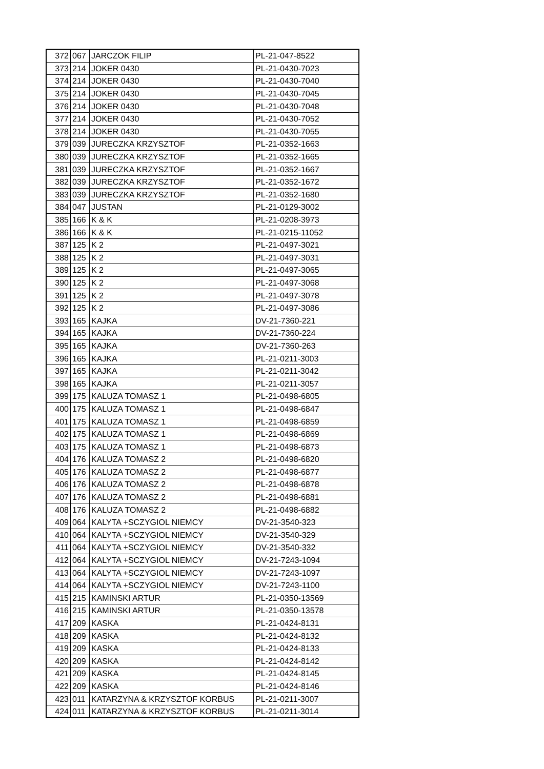| 372 | 067 | JARCZOK FILIP | PL-21-047-8522 |
| 373 | 214 | JOKER 0430 | PL-21-0430-7023 |
| 374 | 214 | JOKER 0430 | PL-21-0430-7040 |
| 375 | 214 | JOKER 0430 | PL-21-0430-7045 |
| 376 | 214 | JOKER 0430 | PL-21-0430-7048 |
| 377 | 214 | JOKER 0430 | PL-21-0430-7052 |
| 378 | 214 | JOKER 0430 | PL-21-0430-7055 |
| 379 | 039 | JURECZKA KRZYSZTOF | PL-21-0352-1663 |
| 380 | 039 | JURECZKA KRZYSZTOF | PL-21-0352-1665 |
| 381 | 039 | JURECZKA KRZYSZTOF | PL-21-0352-1667 |
| 382 | 039 | JURECZKA KRZYSZTOF | PL-21-0352-1672 |
| 383 | 039 | JURECZKA KRZYSZTOF | PL-21-0352-1680 |
| 384 | 047 | JUSTAN | PL-21-0129-3002 |
| 385 | 166 | K & K | PL-21-0208-3973 |
| 386 | 166 | K & K | PL-21-0215-11052 |
| 387 | 125 | K 2 | PL-21-0497-3021 |
| 388 | 125 | K 2 | PL-21-0497-3031 |
| 389 | 125 | K 2 | PL-21-0497-3065 |
| 390 | 125 | K 2 | PL-21-0497-3068 |
| 391 | 125 | K 2 | PL-21-0497-3078 |
| 392 | 125 | K 2 | PL-21-0497-3086 |
| 393 | 165 | KAJKA | DV-21-7360-221 |
| 394 | 165 | KAJKA | DV-21-7360-224 |
| 395 | 165 | KAJKA | DV-21-7360-263 |
| 396 | 165 | KAJKA | PL-21-0211-3003 |
| 397 | 165 | KAJKA | PL-21-0211-3042 |
| 398 | 165 | KAJKA | PL-21-0211-3057 |
| 399 | 175 | KALUZA TOMASZ 1 | PL-21-0498-6805 |
| 400 | 175 | KALUZA TOMASZ 1 | PL-21-0498-6847 |
| 401 | 175 | KALUZA TOMASZ 1 | PL-21-0498-6859 |
| 402 | 175 | KALUZA TOMASZ 1 | PL-21-0498-6869 |
| 403 | 175 | KALUZA TOMASZ 1 | PL-21-0498-6873 |
| 404 | 176 | KALUZA TOMASZ 2 | PL-21-0498-6820 |
| 405 | 176 | KALUZA TOMASZ 2 | PL-21-0498-6877 |
| 406 | 176 | KALUZA TOMASZ 2 | PL-21-0498-6878 |
| 407 | 176 | KALUZA TOMASZ 2 | PL-21-0498-6881 |
| 408 | 176 | KALUZA TOMASZ 2 | PL-21-0498-6882 |
| 409 | 064 | KALYTA +SCZYGIOL NIEMCY | DV-21-3540-323 |
| 410 | 064 | KALYTA +SCZYGIOL NIEMCY | DV-21-3540-329 |
| 411 | 064 | KALYTA +SCZYGIOL NIEMCY | DV-21-3540-332 |
| 412 | 064 | KALYTA +SCZYGIOL NIEMCY | DV-21-7243-1094 |
| 413 | 064 | KALYTA +SCZYGIOL NIEMCY | DV-21-7243-1097 |
| 414 | 064 | KALYTA +SCZYGIOL NIEMCY | DV-21-7243-1100 |
| 415 | 215 | KAMINSKI ARTUR | PL-21-0350-13569 |
| 416 | 215 | KAMINSKI ARTUR | PL-21-0350-13578 |
| 417 | 209 | KASKA | PL-21-0424-8131 |
| 418 | 209 | KASKA | PL-21-0424-8132 |
| 419 | 209 | KASKA | PL-21-0424-8133 |
| 420 | 209 | KASKA | PL-21-0424-8142 |
| 421 | 209 | KASKA | PL-21-0424-8145 |
| 422 | 209 | KASKA | PL-21-0424-8146 |
| 423 | 011 | KATARZYNA & KRZYSZTOF KORBUS | PL-21-0211-3007 |
| 424 | 011 | KATARZYNA & KRZYSZTOF KORBUS | PL-21-0211-3014 |